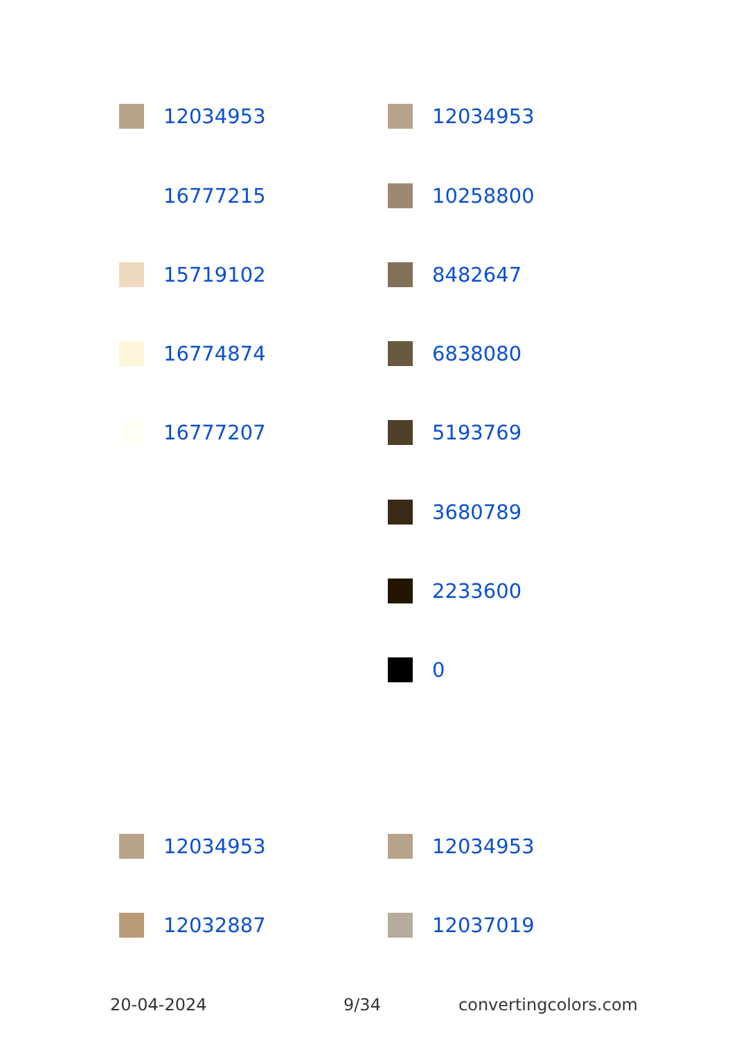12034953 12034953
16777215 10258800
15719102 8482647
16774874 6838080
16777207 5193769
3680789
2233600
0
12034953 12034953
12032887 12037019
20-04-2024 9/34 convertingcolors.com